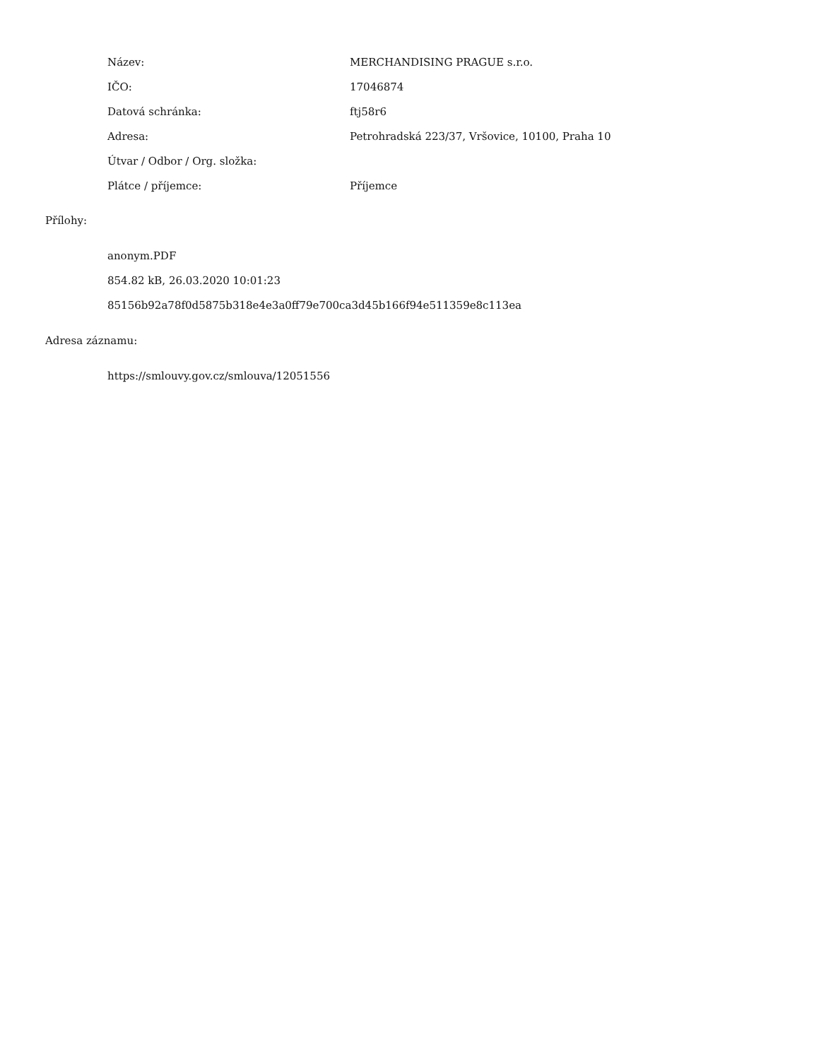| Název: | MERCHANDISING PRAGUE s.r.o. |
| IČO: | 17046874 |
| Datová schránka: | ftj58r6 |
| Adresa: | Petrohradská 223/37, Vršovice, 10100, Praha 10 |
| Útvar / Odbor / Org. složka: | |
| Plátce / příjemce: | Příjemce |
Přílohy:
anonym.PDF
854.82 kB, 26.03.2020 10:01:23
85156b92a78f0d5875b318e4e3a0ff79e700ca3d45b166f94e511359e8c113ea
Adresa záznamu:
https://smlouvy.gov.cz/smlouva/12051556